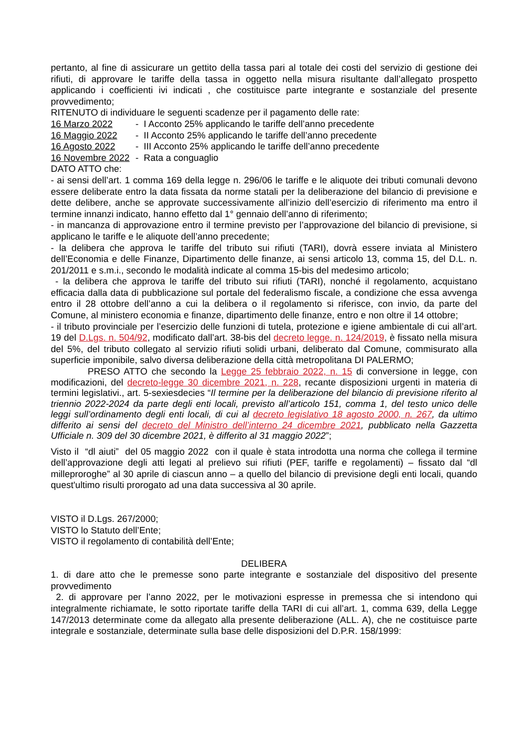pertanto, al fine di assicurare un gettito della tassa pari al totale dei costi del servizio di gestione dei rifiuti, di approvare le tariffe della tassa in oggetto nella misura risultante dall’allegato prospetto applicando i coefficienti ivi indicati , che costituisce parte integrante e sostanziale del presente provvedimento;
RITENUTO di individuare le seguenti scadenze per il pagamento delle rate:
16 Marzo 2022 - I Acconto 25% applicando le tariffe dell’anno precedente
16 Maggio 2022 - II Acconto 25% applicando le tariffe dell’anno precedente
16 Agosto 2022 - III Acconto 25% applicando le tariffe dell’anno precedente
16 Novembre 2022 - Rata a conguaglio
DATO ATTO che:
- ai sensi dell’art. 1 comma 169 della legge n. 296/06 le tariffe e le aliquote dei tributi comunali devono essere deliberate entro la data fissata da norme statali per la deliberazione del bilancio di previsione e dette delibere, anche se approvate successivamente all’inizio dell’esercizio di riferimento ma entro il termine innanzi indicato, hanno effetto dal 1° gennaio dell’anno di riferimento;
- in mancanza di approvazione entro il termine previsto per l’approvazione del bilancio di previsione, si applicano le tariffe e le aliquote dell’anno precedente;
- la delibera che approva le tariffe del tributo sui rifiuti (TARI), dovrà essere inviata al Ministero dell’Economia e delle Finanze, Dipartimento delle finanze, ai sensi articolo 13, comma 15, del D.L. n. 201/2011 e s.m.i., secondo le modalità indicate al comma 15-bis del medesimo articolo;
- la delibera che approva le tariffe del tributo sui rifiuti (TARI), nonché il regolamento, acquistano efficacia dalla data di pubblicazione sul portale del federalismo fiscale, a condizione che essa avvenga entro il 28 ottobre dell’anno a cui la delibera o il regolamento si riferisce, con invio, da parte del Comune, al ministero economia e finanze, dipartimento delle finanze, entro e non oltre il 14 ottobre;
- il tributo provinciale per l’esercizio delle funzioni di tutela, protezione e igiene ambientale di cui all’art. 19 del D.Lgs. n. 504/92, modificato dall’art. 38-bis del decreto legge. n. 124/2019, è fissato nella misura del 5%, del tributo collegato al servizio rifiuti solidi urbani, deliberato dal Comune, commisurato alla superficie imponibile, salvo diversa deliberazione della città metropolitana DI PALERMO;
PRESO ATTO che secondo la Legge 25 febbraio 2022, n. 15 di conversione in legge, con modificazioni, del decreto-legge 30 dicembre 2021, n. 228, recante disposizioni urgenti in materia di termini legislativi., art. 5-sexiesdecies “Il termine per la deliberazione del bilancio di previsione riferito al triennio 2022-2024 da parte degli enti locali, previsto all’articolo 151, comma 1, del testo unico delle leggi sull’ordinamento degli enti locali, di cui al decreto legislativo 18 agosto 2000, n. 267, da ultimo differito ai sensi del decreto del Ministro dell’interno 24 dicembre 2021, pubblicato nella Gazzetta Ufficiale n. 309 del 30 dicembre 2021, è differito al 31 maggio 2022”;
Visto il “dl aiuti” del 05 maggio 2022 con il quale è stata introdotta una norma che collega il termine dell’approvazione degli atti legati al prelievo sui rifiuti (PEF, tariffe e regolamenti) – fissato dal “dl milleproroghe” al 30 aprile di ciascun anno – a quello del bilancio di previsione degli enti locali, quando quest'ultimo risulti prorogato ad una data successiva al 30 aprile.
VISTO il D.Lgs. 267/2000;
VISTO lo Statuto dell’Ente;
VISTO il regolamento di contabilità dell’Ente;
DELIBERA
1. di dare atto che le premesse sono parte integrante e sostanziale del dispositivo del presente provvedimento
2. di approvare per l’anno 2022, per le motivazioni espresse in premessa che si intendono qui integralmente richiamate, le sotto riportate tariffe della TARI di cui all’art. 1, comma 639, della Legge 147/2013 determinate come da allegato alla presente deliberazione (ALL. A), che ne costituisce parte integrale e sostanziale, determinate sulla base delle disposizioni del D.P.R. 158/1999: